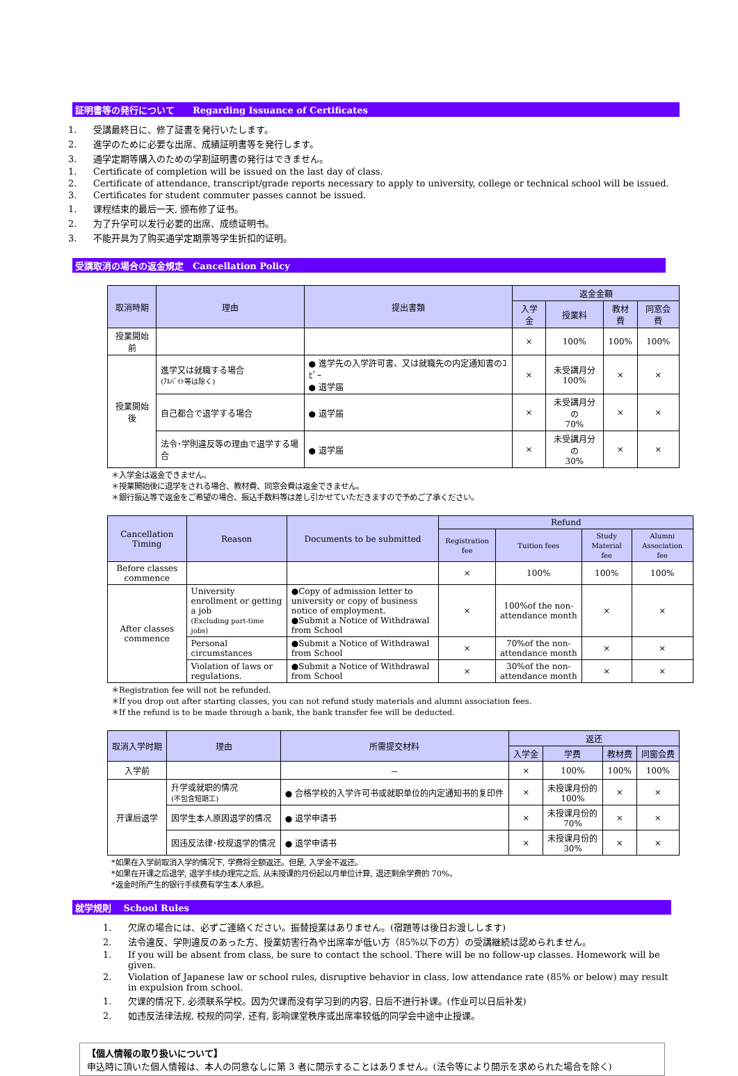証明書等の発行について　　Regarding Issuance of Certificates
1. 受講最終日に、修了証書を発行いたします。
2. 進学のために必要な出席、成績証明書等を発行します。
3. 通学定期等購入のための学割証明書の発行はできません。
1. Certificate of completion will be issued on the last day of class.
2. Certificate of attendance, transcript/grade reports necessary to apply to university, college or technical school will be issued.
3. Certificates for student commuter passes cannot be issued.
1. 课程结束的最后一天, 颁布修了证书。
2. 为了升学可以发行必要的出席、成绩证明书。
3. 不能开具为了购买通学定期票等学生折扣的证明。
受講取消の場合の返金規定　Cancellation Policy
| 取消時期 | 理由 | 提出書類 | 返金金額 | | | |
| --- | --- | --- | --- | --- | --- | --- |
| | | | 入学金 | 授業料 | 教材費 | 同窓会費 |
| 授業開始前 | | | × | 100% | 100% | 100% |
| 授業開始後 | 進学又は就職する場合 (ｱﾙﾊﾞｲﾄ等は除く) | ● 進学先の入学許可書、又は就職先の内定通知書のｺﾋﾟｰ ● 退学届 | × | 未受講月分 100% | × | × |
| | 自己都合で退学する場合 | ● 退学届 | × | 未受講月分の 70% | × | × |
| | 法令･学則違反等の理由で退学する場合 | ● 退学届 | × | 未受講月分の 30% | × | × |
＊入学金は返金できません。
＊授業開始後に退学をされる場合、教材費、同窓会費は返金できません。
＊銀行振込等で返金をご希望の場合、振込手数料等は差し引かせていただきますので予めご了承ください。
| Cancellation Timing | Reason | Documents to be submitted | Refund | | | |
| --- | --- | --- | --- | --- | --- | --- |
| | | | Registration fee | Tuition fees | Study Material fee | Alumni Association fee |
| Before classes commence | | | × | 100% | 100% | 100% |
| After classes commence | University enrollment or getting a job (Excluding part-time jobs) | ●Copy of admission letter to university or copy of business notice of employment. ●Submit a Notice of Withdrawal from School | × | 100%of the non-attendance month | × | × |
| | Personal circumstances | ●Submit a Notice of Withdrawal from School | × | 70%of the non-attendance month | × | × |
| | Violation of laws or regulations. | ●Submit a Notice of Withdrawal from School | × | 30%of the non-attendance month | × | × |
＊Registration fee will not be refunded.
＊If you drop out after starting classes, you can not refund study materials and alumni association fees.
＊If the refund is to be made through a bank, the bank transfer fee will be deducted.
| 取消入学时期 | 理由 | 所需提交材料 | 返还 | | | |
| --- | --- | --- | --- | --- | --- | --- |
| | | | 入学金 | 学费 | 教材费 | 同窗会费 |
| 入学前 | | － | × | 100% | 100% | 100% |
| 开课后退学 | 升学或就职的情况 (不包含短期工) | ● 合格学校的入学许可书或就职单位的内定通知书的复印件 | × | 未授课月份的 100% | × | × |
| | 因学生本人原因退学的情况 | ● 退学申请书 | × | 未授课月份的 70% | × | × |
| | 因违反法律･校规退学的情况 | ● 退学申请书 | × | 未授课月份的 30% | × | × |
*如果在入学前取消入学的情况下, 学费将全额返还。但是, 入学金不返还。
*如果在开课之后退学, 退学手续办理完之后, 从未授课的月份起以月单位计算, 退还剩余学费的 70%。
*返金时所产生的银行手续费有学生本人承担。
就学規則　 School Rules
1. 欠席の場合には、必ずご連絡ください。振替授業はありません。(宿題等は後日お渡しします)
2. 法令違反、学則違反のあった方、授業妨害行為や出席率が低い方（85%以下の方）の受講継続は認められません。
1. If you will be absent from class, be sure to contact the school. There will be no follow-up classes. Homework will be given.
2. Violation of Japanese law or school rules, disruptive behavior in class, low attendance rate (85% or below) may result in expulsion from school.
1. 欠课的情况下, 必须联系学校。因为欠课而没有学习到的内容, 日后不进行补课。(作业可以日后补发)
2. 如违反法律法规, 校规的同学, 还有, 影响课堂秩序或出席率较低的同学会中途中止授课。
【個人情報の取り扱いについて】
申込時に頂いた個人情報は、本人の同意なしに第 3 者に開示することはありません。(法令等により開示を求められた場合を除く)